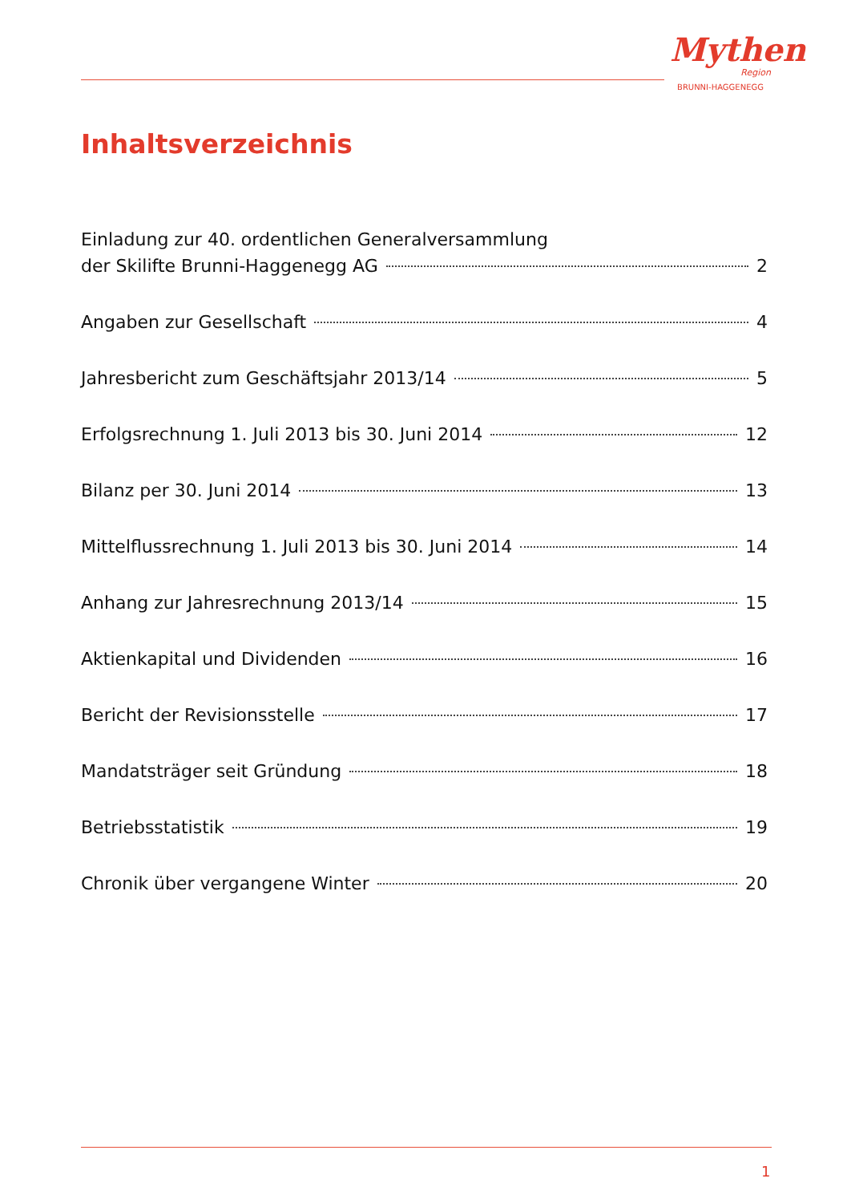Mythen
Region
BRUNNI-HAGGENEGG
Inhaltsverzeichnis
Einladung zur 40. ordentlichen Generalversammlung
der Skilifte Brunni-Haggenegg AG 2
Angaben zur Gesellschaft 4
Jahresbericht zum Geschäftsjahr 2013/14 5
Erfolgsrechnung 1. Juli 2013 bis 30. Juni 2014 12
Bilanz per 30. Juni 2014 13
Mittelflussrechnung 1. Juli 2013 bis 30. Juni 2014 14
Anhang zur Jahresrechnung 2013/14 15
Aktienkapital und Dividenden 16
Bericht der Revisionsstelle 17
Mandatsträger seit Gründung 18
Betriebsstatistik 19
Chronik über vergangene Winter 20
1